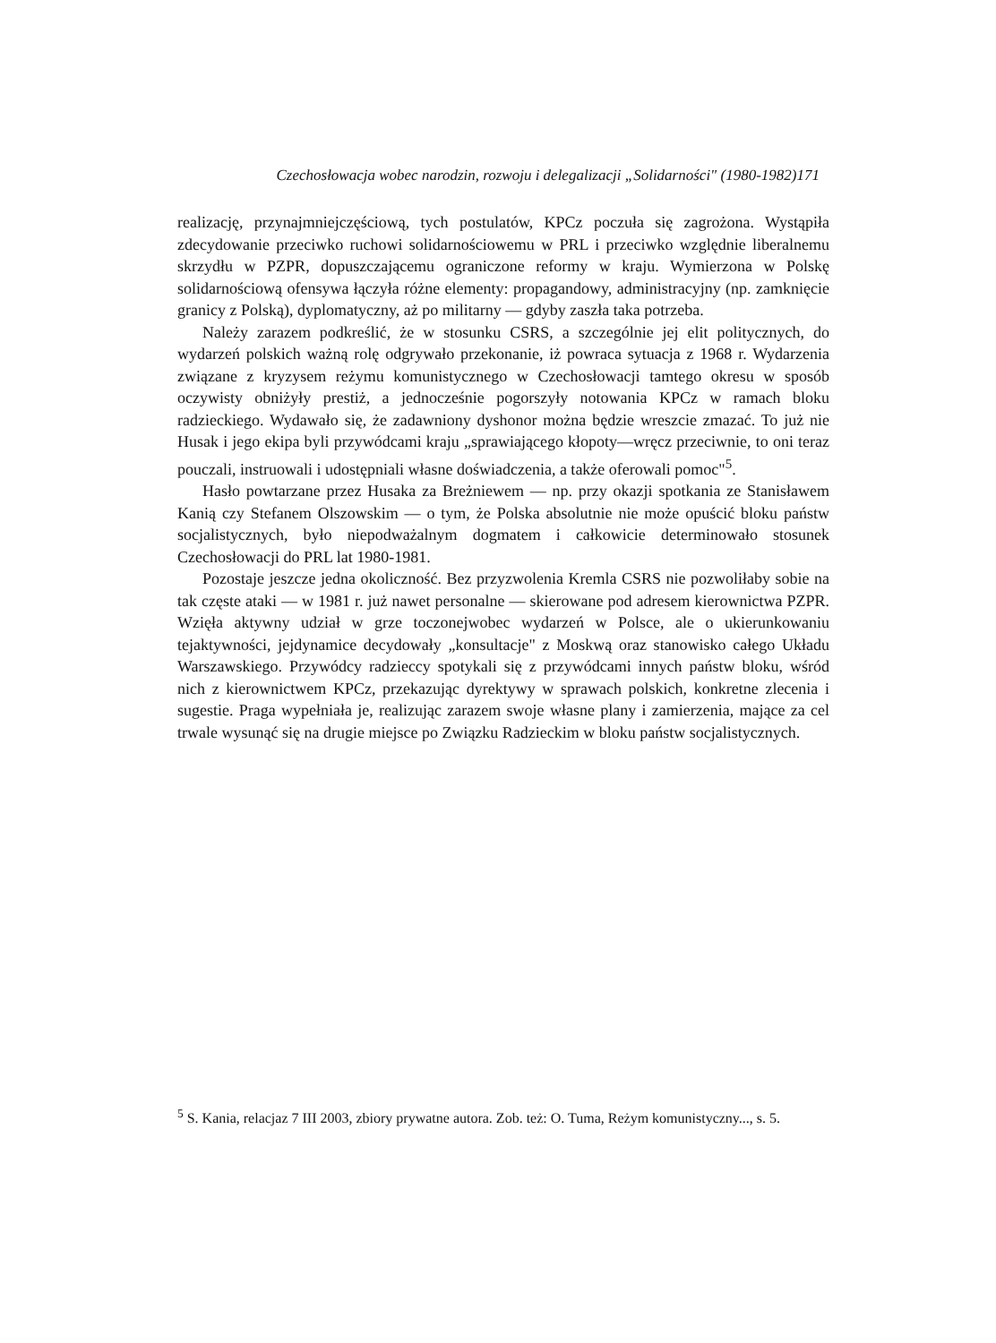Czechosłowacja wobec narodzin, rozwoju i delegalizacji „Solidarności" (1980-1982)171
realizację, przynajmniejczęściową, tych postulatów, KPCz poczuła się zagrożona. Wystąpiła zdecydowanie przeciwko ruchowi solidarnościowemu w PRL i przeciwko względnie liberalnemu skrzydłu w PZPR, dopuszczającemu ograniczone reformy w kraju. Wymierzona w Polskę solidarnościową ofensywa łączyła różne elementy: propagandowy, administracyjny (np. zamknięcie granicy z Polską), dyplomatyczny, aż po militarny — gdyby zaszła taka potrzeba.
Należy zarazem podkreślić, że w stosunku CSRS, a szczególnie jej elit politycznych, do wydarzeń polskich ważną rolę odgrywało przekonanie, iż powraca sytuacja z 1968 r. Wydarzenia związane z kryzysem reżymu komunistycznego w Czechosłowacji tamtego okresu w sposób oczywisty obniżyły prestiż, a jednocześnie pogorszyły notowania KPCz w ramach bloku radzieckiego. Wydawało się, że zadawniony dyshonor można będzie wreszcie zmazać. To już nie Husak i jego ekipa byli przywódcami kraju „sprawiającego kłopoty—wręcz przeciwnie, to oni teraz pouczali, instruowali i udostępniali własne doświadczenia, a także oferowali pomoc"<sup>5</sup>.
Hasło powtarzane przez Husaka za Breżniewem — np. przy okazji spotkania ze Stanisławem Kanią czy Stefanem Olszowskim — o tym, że Polska absolutnie nie może opuścić bloku państw socjalistycznych, było niepodważalnym dogmatem i całkowicie determinowało stosunek Czechosłowacji do PRL lat 1980-1981.
Pozostaje jeszcze jedna okoliczność. Bez przyzwolenia Kremla CSRS nie pozwoliłaby sobie na tak częste ataki — w 1981 r. już nawet personalne — skierowane pod adresem kierownictwa PZPR. Wzięła aktywny udział w grze toczonejwobec wydarzeń w Polsce, ale o ukierunkowaniu tejaktywności, jejdynamice decydowały „konsultacje" z Moskwą oraz stanowisko całego Układu Warszawskiego. Przywódcy radzieccy spotykali się z przywódcami innych państw bloku, wśród nich z kierownictwem KPCz, przekazując dyrektywy w sprawach polskich, konkretne zlecenia i sugestie. Praga wypełniała je, realizując zarazem swoje własne plany i zamierzenia, mające za cel trwale wysunąć się na drugie miejsce po Związku Radzieckim w bloku państw socjalistycznych.
<sup>5</sup> S. Kania, relacjaz 7 III 2003, zbiory prywatne autora. Zob. też: O. Tuma, Reżym komunistyczny..., s. 5.